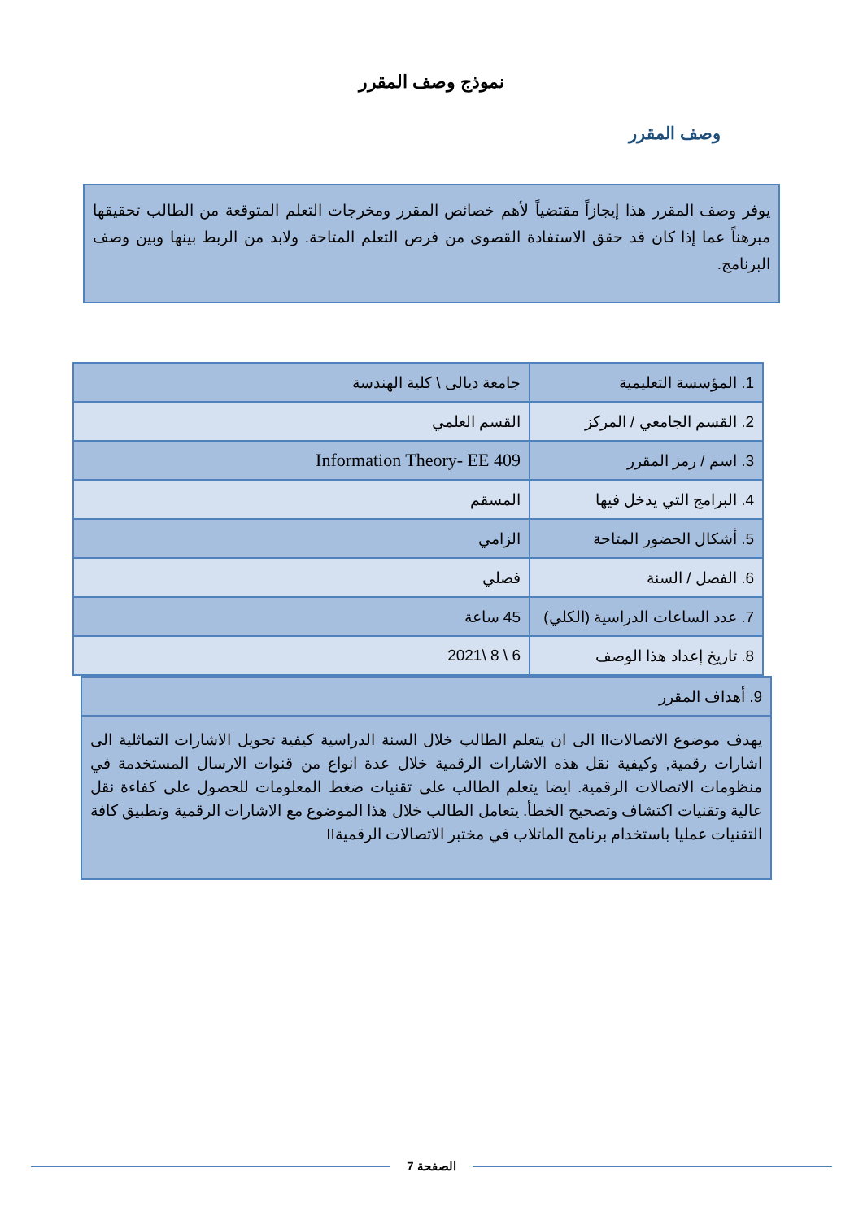نموذج وصف المقرر
وصف المقرر
يوفر وصف المقرر هذا إيجازاً مقتضياً لأهم خصائص المقرر ومخرجات التعلم المتوقعة من الطالب تحقيقها مبرهناً عما إذا كان قد حقق الاستفادة القصوى من فرص التعلم المتاحة. ولابد من الربط بينها وبين وصف البرنامج.
| 1. المؤسسة التعليمية | جامعة ديالى \ كلية الهندسة |
| 2. القسم الجامعي / المركز | القسم العلمي |
| 3. اسم / رمز المقرر | Information Theory- EE 409 |
| 4. البرامج التي يدخل فيها | المسقم |
| 5. أشكال الحضور المتاحة | الزامي |
| 6. الفصل / السنة | فصلي |
| 7. عدد الساعات الدراسية (الكلي) | 45 ساعة |
| 8. تاريخ إعداد هذا الوصف | 6 \ 8 \2021 |
| 9. أهداف المقرر |
| يهدف موضوع الاتصالاتII الى ان يتعلم الطالب خلال السنة الدراسية كيفية تحويل الاشارات التماثلية الى اشارات رقمية, وكيفية نقل هذه الاشارات الرقمية خلال عدة انواع من قنوات الارسال المستخدمة في منظومات الاتصالات الرقمية. ايضا يتعلم الطالب على تقنيات ضغط المعلومات للحصول على كفاءة نقل عالية وتقنيات اكتشاف وتصحيح الخطأ. يتعامل الطالب خلال هذا الموضوع مع الاشارات الرقمية وتطبيق كافة التقنيات عمليا باستخدام برنامج الماتلاب في مختبر الاتصالات الرقميةII |
الصفحة 7